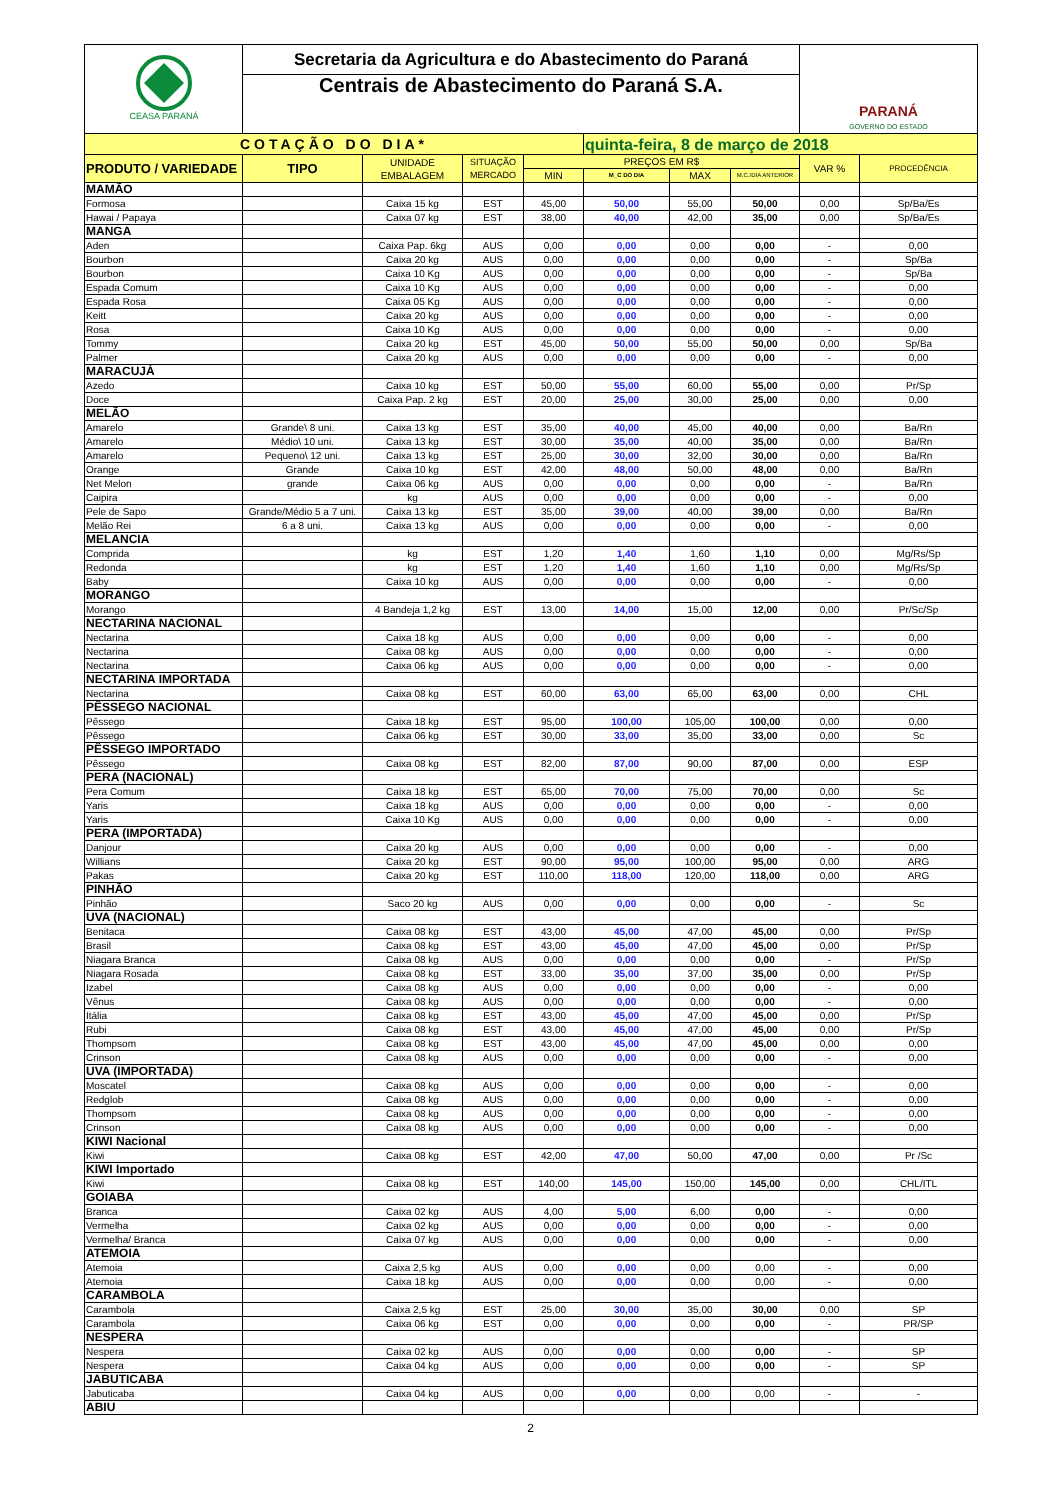| CEASA PARANÁ | Secretaria da Agricultura e do Abastecimento do Paraná Centrais de Abastecimento do Paraná S.A. | | | | | | | PARANÁ GOVERNO DO ESTADO | |
| COTAÇÃO DO DIA* | | | | | quinta-feira, 8 de março de 2018 | | | | |
| PRODUTO / VARIEDADE | TIPO | UNIDADE EMBALAGEM | SITUAÇÃO MERCADO | PREÇOS EM R$ | | | | VAR % | PROCEDÊNCIA |
| | | | | MIN | M_C DO DIA | MAX | M.C./DIA ANTERIOR | | |
| MAMÃO | | | | | | | | | |
| Formosa | | Caixa 15 kg | EST | 45,00 | 50,00 | 55,00 | 50,00 | 0,00 | Sp/Ba/Es |
| Hawai / Papaya | | Caixa 07 kg | EST | 38,00 | 40,00 | 42,00 | 35,00 | 0,00 | Sp/Ba/Es |
| MANGA | | | | | | | | | |
| Aden | | Caixa Pap. 6kg | AUS | 0,00 | 0,00 | 0,00 | 0,00 | - | 0,00 |
| Bourbon | | Caixa 20 kg | AUS | 0,00 | 0,00 | 0,00 | 0,00 | - | Sp/Ba |
| Bourbon | | Caixa 10 Kg | AUS | 0,00 | 0,00 | 0,00 | 0,00 | - | Sp/Ba |
| Espada Comum | | Caixa 10 Kg | AUS | 0,00 | 0,00 | 0,00 | 0,00 | - | 0,00 |
| Espada Rosa | | Caixa 05 Kg | AUS | 0,00 | 0,00 | 0,00 | 0,00 | - | 0,00 |
| Keitt | | Caixa 20 kg | AUS | 0,00 | 0,00 | 0,00 | 0,00 | - | 0,00 |
| Rosa | | Caixa 10 Kg | AUS | 0,00 | 0,00 | 0,00 | 0,00 | - | 0,00 |
| Tommy | | Caixa 20 kg | EST | 45,00 | 50,00 | 55,00 | 50,00 | 0,00 | Sp/Ba |
| Palmer | | Caixa 20 kg | AUS | 0,00 | 0,00 | 0,00 | 0,00 | - | 0,00 |
| MARACUJÁ | | | | | | | | | |
| Azedo | | Caixa 10 kg | EST | 50,00 | 55,00 | 60,00 | 55,00 | 0,00 | Pr/Sp |
| Doce | | Caixa Pap. 2 kg | EST | 20,00 | 25,00 | 30,00 | 25,00 | 0,00 | 0,00 |
| MELÃO | | | | | | | | | |
| Amarelo | Grande\ 8 uni. | Caixa 13 kg | EST | 35,00 | 40,00 | 45,00 | 40,00 | 0,00 | Ba/Rn |
| Amarelo | Médio\ 10 uni. | Caixa 13 kg | EST | 30,00 | 35,00 | 40,00 | 35,00 | 0,00 | Ba/Rn |
| Amarelo | Pequeno\ 12 uni. | Caixa 13 kg | EST | 25,00 | 30,00 | 32,00 | 30,00 | 0,00 | Ba/Rn |
| Orange | Grande | Caixa 10 kg | EST | 42,00 | 48,00 | 50,00 | 48,00 | 0,00 | Ba/Rn |
| Net Melon | grande | Caixa 06 kg | AUS | 0,00 | 0,00 | 0,00 | 0,00 | - | Ba/Rn |
| Caipira | | kg | AUS | 0,00 | 0,00 | 0,00 | 0,00 | - | 0,00 |
| Pele de Sapo | Grande/Médio 5 a 7 uni. | Caixa 13 kg | EST | 35,00 | 39,00 | 40,00 | 39,00 | 0,00 | Ba/Rn |
| Melão Rei | 6 a 8 uni. | Caixa 13 kg | AUS | 0,00 | 0,00 | 0,00 | 0,00 | - | 0,00 |
| MELANCIA | | | | | | | | | |
| Comprida | | kg | EST | 1,20 | 1,40 | 1,60 | 1,10 | 0,00 | Mg/Rs/Sp |
| Redonda | | kg | EST | 1,20 | 1,40 | 1,60 | 1,10 | 0,00 | Mg/Rs/Sp |
| Baby | | Caixa 10 kg | AUS | 0,00 | 0,00 | 0,00 | 0,00 | - | 0,00 |
| MORANGO | | | | | | | | | |
| Morango | | 4 Bandeja 1,2 kg | EST | 13,00 | 14,00 | 15,00 | 12,00 | 0,00 | Pr/Sc/Sp |
| NECTARINA NACIONAL | | | | | | | | | |
| Nectarina | | Caixa 18 kg | AUS | 0,00 | 0,00 | 0,00 | 0,00 | - | 0,00 |
| Nectarina | | Caixa 08 kg | AUS | 0,00 | 0,00 | 0,00 | 0,00 | - | 0,00 |
| Nectarina | | Caixa 06 kg | AUS | 0,00 | 0,00 | 0,00 | 0,00 | - | 0,00 |
| NECTARINA IMPORTADA | | | | | | | | | |
| Nectarina | | Caixa 08 kg | EST | 60,00 | 63,00 | 65,00 | 63,00 | 0,00 | CHL |
| PÊSSEGO NACIONAL | | | | | | | | | |
| Pêssego | | Caixa 18 kg | EST | 95,00 | 100,00 | 105,00 | 100,00 | 0,00 | 0,00 |
| Pêssego | | Caixa 06 kg | EST | 30,00 | 33,00 | 35,00 | 33,00 | 0,00 | Sc |
| PÊSSEGO IMPORTADO | | | | | | | | | |
| Pêssego | | Caixa 08 kg | EST | 82,00 | 87,00 | 90,00 | 87,00 | 0,00 | ESP |
| PERA (NACIONAL) | | | | | | | | | |
| Pera Comum | | Caixa 18 kg | EST | 65,00 | 70,00 | 75,00 | 70,00 | 0,00 | Sc |
| Yaris | | Caixa 18 kg | AUS | 0,00 | 0,00 | 0,00 | 0,00 | - | 0,00 |
| Yaris | | Caixa 10 Kg | AUS | 0,00 | 0,00 | 0,00 | 0,00 | - | 0,00 |
| PERA (IMPORTADA) | | | | | | | | | |
| Danjour | | Caixa 20 kg | AUS | 0,00 | 0,00 | 0,00 | 0,00 | - | 0,00 |
| Willians | | Caixa 20 kg | EST | 90,00 | 95,00 | 100,00 | 95,00 | 0,00 | ARG |
| Pakas | | Caixa 20 kg | EST | 110,00 | 118,00 | 120,00 | 118,00 | 0,00 | ARG |
| PINHÃO | | | | | | | | | |
| Pinhão | | Saco 20 kg | AUS | 0,00 | 0,00 | 0,00 | 0,00 | - | Sc |
| UVA (NACIONAL) | | | | | | | | | |
| Benitaca | | Caixa 08 kg | EST | 43,00 | 45,00 | 47,00 | 45,00 | 0,00 | Pr/Sp |
| Brasil | | Caixa 08 kg | EST | 43,00 | 45,00 | 47,00 | 45,00 | 0,00 | Pr/Sp |
| Niagara Branca | | Caixa 08 kg | AUS | 0,00 | 0,00 | 0,00 | 0,00 | - | Pr/Sp |
| Niagara Rosada | | Caixa 08 kg | EST | 33,00 | 35,00 | 37,00 | 35,00 | 0,00 | Pr/Sp |
| Izabel | | Caixa 08 kg | AUS | 0,00 | 0,00 | 0,00 | 0,00 | - | 0,00 |
| Vênus | | Caixa 08 kg | AUS | 0,00 | 0,00 | 0,00 | 0,00 | - | 0,00 |
| Itália | | Caixa 08 kg | EST | 43,00 | 45,00 | 47,00 | 45,00 | 0,00 | Pr/Sp |
| Rubi | | Caixa 08 kg | EST | 43,00 | 45,00 | 47,00 | 45,00 | 0,00 | Pr/Sp |
| Thompsom | | Caixa 08 kg | EST | 43,00 | 45,00 | 47,00 | 45,00 | 0,00 | 0,00 |
| Crinson | | Caixa 08 kg | AUS | 0,00 | 0,00 | 0,00 | 0,00 | - | 0,00 |
| UVA (IMPORTADA) | | | | | | | | | |
| Moscatel | | Caixa 08 kg | AUS | 0,00 | 0,00 | 0,00 | 0,00 | - | 0,00 |
| Redglob | | Caixa 08 kg | AUS | 0,00 | 0,00 | 0,00 | 0,00 | - | 0,00 |
| Thompsom | | Caixa 08 kg | AUS | 0,00 | 0,00 | 0,00 | 0,00 | - | 0,00 |
| Crinson | | Caixa 08 kg | AUS | 0,00 | 0,00 | 0,00 | 0,00 | - | 0,00 |
| KIWI Nacional | | | | | | | | | |
| Kiwi | | Caixa 08 kg | EST | 42,00 | 47,00 | 50,00 | 47,00 | 0,00 | Pr /Sc |
| KIWI Importado | | | | | | | | | |
| Kiwi | | Caixa 08 kg | EST | 140,00 | 145,00 | 150,00 | 145,00 | 0,00 | CHL/ITL |
| GOIABA | | | | | | | | | |
| Branca | | Caixa 02 kg | AUS | 4,00 | 5,00 | 6,00 | 0,00 | - | 0,00 |
| Vermelha | | Caixa 02 kg | AUS | 0,00 | 0,00 | 0,00 | 0,00 | - | 0,00 |
| Vermelha/ Branca | | Caixa 07 kg | AUS | 0,00 | 0,00 | 0,00 | 0,00 | - | 0,00 |
| ATEMOIA | | | | | | | | | |
| Atemoia | | Caixa 2,5 kg | AUS | 0,00 | 0,00 | 0,00 | 0,00 | - | 0,00 |
| Atemoia | | Caixa 18 kg | AUS | 0,00 | 0,00 | 0,00 | 0,00 | - | 0,00 |
| CARAMBOLA | | | | | | | | | |
| Carambola | | Caixa 2,5 kg | EST | 25,00 | 30,00 | 35,00 | 30,00 | 0,00 | SP |
| Carambola | | Caixa 06 kg | EST | 0,00 | 0,00 | 0,00 | 0,00 | - | PR/SP |
| NESPERA | | | | | | | | | |
| Nespera | | Caixa 02 kg | AUS | 0,00 | 0,00 | 0,00 | 0,00 | - | SP |
| Nespera | | Caixa 04 kg | AUS | 0,00 | 0,00 | 0,00 | 0,00 | - | SP |
| JABUTICABA | | | | | | | | | |
| Jabuticaba | | Caixa 04 kg | AUS | 0,00 | 0,00 | 0,00 | 0,00 | - | - |
| ABIU | | | | | | | | | |
2